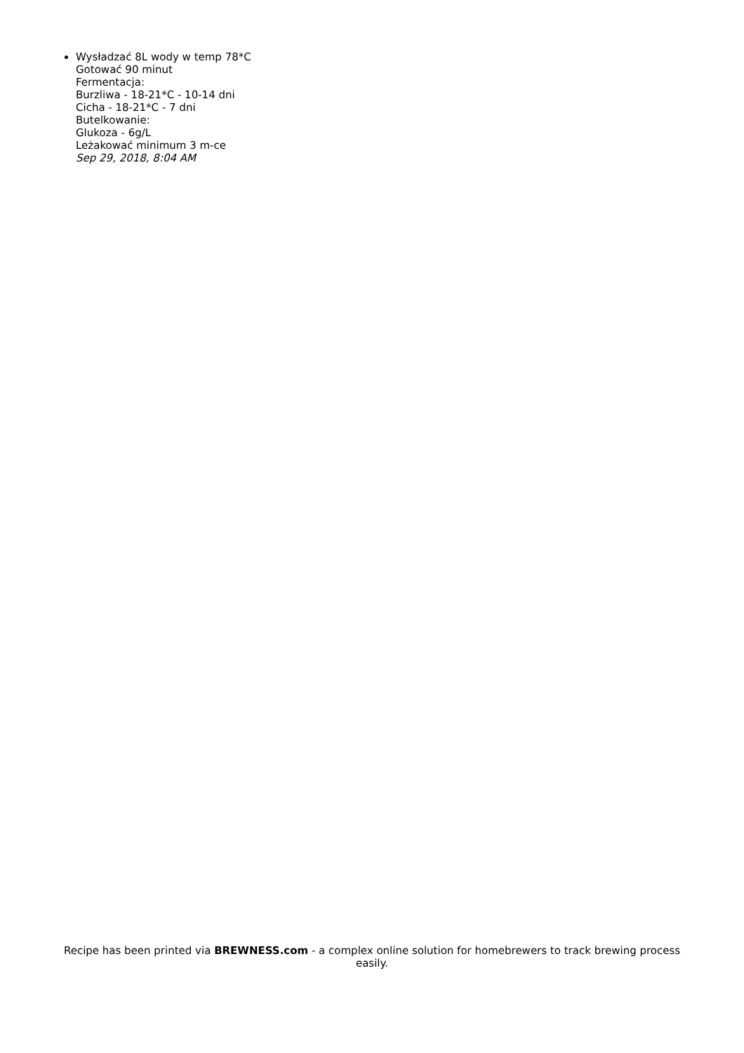Wysładzać 8L wody w temp 78*C
Gotować 90 minut
Fermentacja:
Burzliwa - 18-21*C - 10-14 dni
Cicha - 18-21*C - 7 dni
Butelkowanie:
Glukoza - 6g/L
Leżakować minimum 3 m-ce
Sep 29, 2018, 8:04 AM
Recipe has been printed via BREWNESS.com - a complex online solution for homebrewers to track brewing process easily.